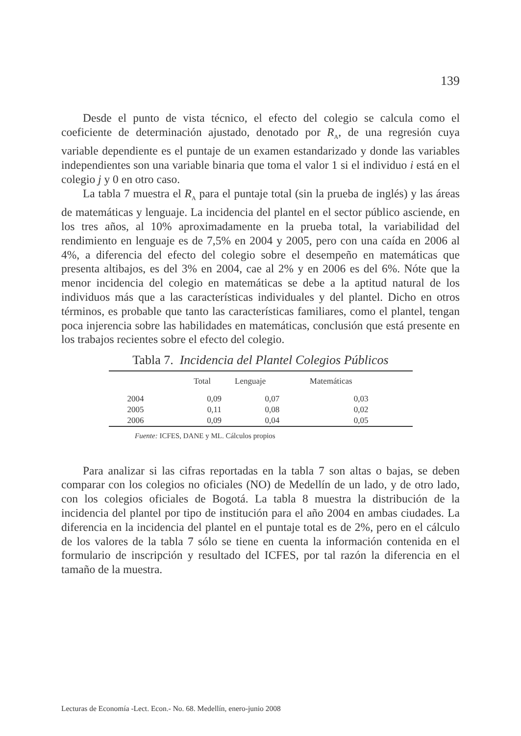139
Desde el punto de vista técnico, el efecto del colegio se calcula como el coeficiente de determinación ajustado, denotado por R<sub>A</sub>, de una regresión cuya variable dependiente es el puntaje de un examen estandarizado y donde las variables independientes son una variable binaria que toma el valor 1 si el individuo i está en el colegio j y 0 en otro caso.
La tabla 7 muestra el R<sub>A</sub> para el puntaje total (sin la prueba de inglés) y las áreas de matemáticas y lenguaje. La incidencia del plantel en el sector público asciende, en los tres años, al 10% aproximadamente en la prueba total, la variabilidad del rendimiento en lenguaje es de 7,5% en 2004 y 2005, pero con una caída en 2006 al 4%, a diferencia del efecto del colegio sobre el desempeño en matemáticas que presenta altibajos, es del 3% en 2004, cae al 2% y en 2006 es del 6%. Nóte que la menor incidencia del colegio en matemáticas se debe a la aptitud natural de los individuos más que a las características individuales y del plantel. Dicho en otros términos, es probable que tanto las características familiares, como el plantel, tengan poca injerencia sobre las habilidades en matemáticas, conclusión que está presente en los trabajos recientes sobre el efecto del colegio.
Tabla 7. Incidencia del Plantel Colegios Públicos
| | Total | Lenguaje | Matemáticas |
| --- | --- | --- | --- |
| 2004 | 0,09 | 0,07 | 0,03 |
| 2005 | 0,11 | 0,08 | 0,02 |
| 2006 | 0,09 | 0,04 | 0,05 |
Fuente: ICFES, DANE y ML. Cálculos propios
Para analizar si las cifras reportadas en la tabla 7 son altas o bajas, se deben comparar con los colegios no oficiales (NO) de Medellín de un lado, y de otro lado, con los colegios oficiales de Bogotá. La tabla 8 muestra la distribución de la incidencia del plantel por tipo de institución para el año 2004 en ambas ciudades. La diferencia en la incidencia del plantel en el puntaje total es de 2%, pero en el cálculo de los valores de la tabla 7 sólo se tiene en cuenta la información contenida en el formulario de inscripción y resultado del ICFES, por tal razón la diferencia en el tamaño de la muestra.
Lecturas de Economía -Lect. Econ.- No. 68. Medellín, enero-junio 2008